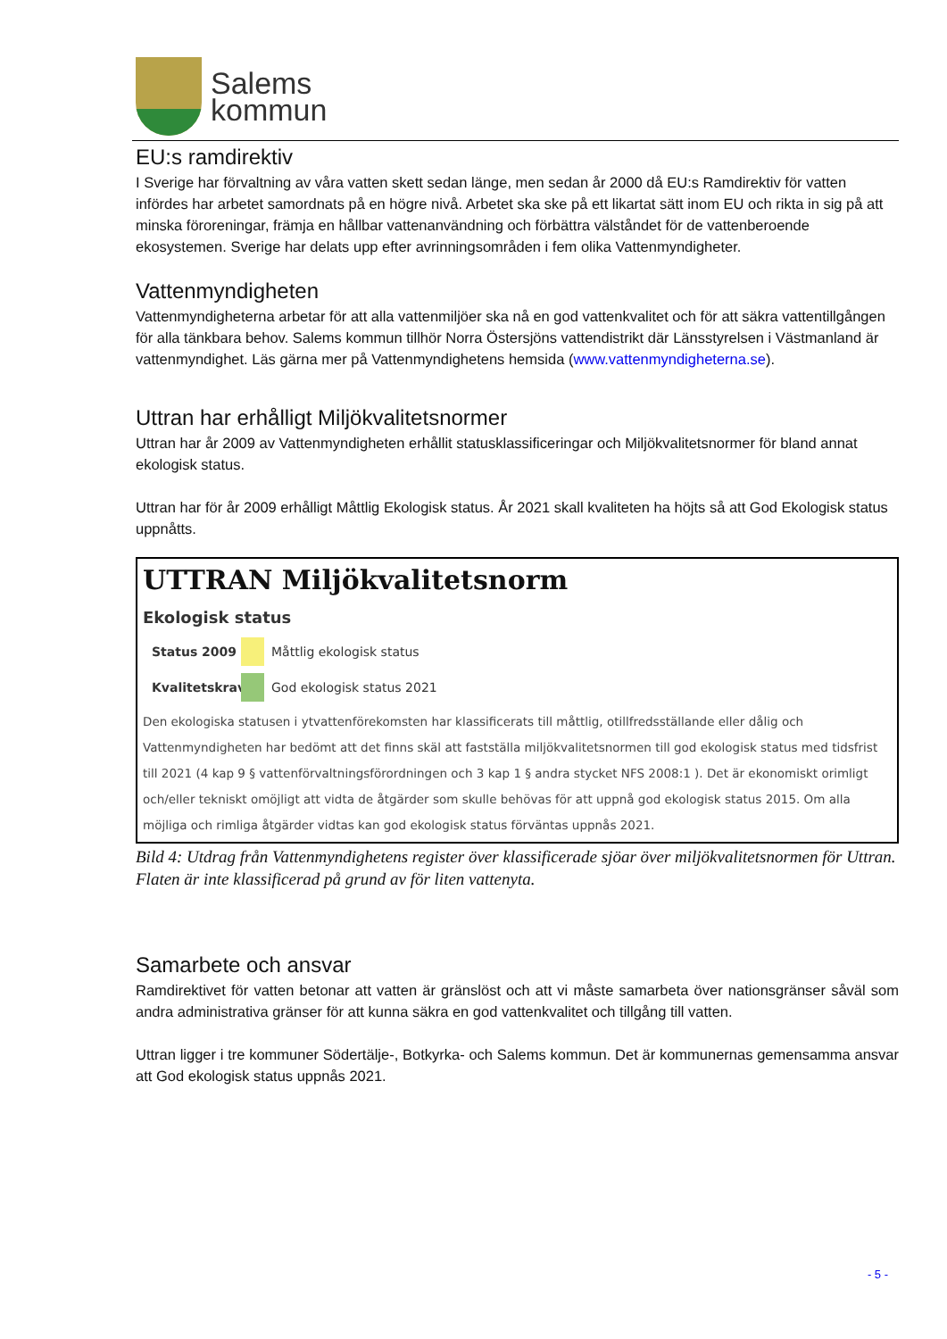Salems
kommun
EU:s ramdirektiv
I Sverige har förvaltning av våra vatten skett sedan länge, men sedan år 2000 då EU:s Ramdirektiv för vatten infördes har arbetet samordnats på en högre nivå. Arbetet ska ske på ett likartat sätt inom EU och rikta in sig på att minska föroreningar, främja en hållbar vattenanvändning och förbättra välståndet för de vattenberoende ekosystemen. Sverige har delats upp efter avrinningsområden i fem olika Vattenmyndigheter.
Vattenmyndigheten
Vattenmyndigheterna arbetar för att alla vattenmiljöer ska nå en god vattenkvalitet och för att säkra vattentillgången för alla tänkbara behov. Salems kommun tillhör Norra Östersjöns vattendistrikt där Länsstyrelsen i Västmanland är vattenmyndighet. Läs gärna mer på Vattenmyndighetens hemsida (www.vattenmyndigheterna.se).
Uttran har erhålligt Miljökvalitetsnormer
Uttran har år 2009 av Vattenmyndigheten erhållit statusklassificeringar och Miljökvalitetsnormer för bland annat ekologisk status.
Uttran har för år 2009 erhålligt Måttlig Ekologisk status. År 2021 skall kvaliteten ha höjts så att God Ekologisk status uppnåtts.
UTTRAN Miljökvalitetsnorm
Ekologisk status
Status 2009
Måttlig ekologisk status
Kvalitetskrav
God ekologisk status 2021
Den ekologiska statusen i ytvattenförekomsten har klassificerats till måttlig, otillfredsställande eller dålig och Vattenmyndigheten har bedömt att det finns skäl att fastställa miljökvalitetsnormen till god ekologisk status med tidsfrist till 2021 (4 kap 9 § vattenförvaltningsförordningen och 3 kap 1 § andra stycket NFS 2008:1 ). Det är ekonomiskt orimligt och/eller tekniskt omöjligt att vidta de åtgärder som skulle behövas för att uppnå god ekologisk status 2015. Om alla möjliga och rimliga åtgärder vidtas kan god ekologisk status förväntas uppnås 2021.
Bild 4: Utdrag från Vattenmyndighetens register över klassificerade sjöar över miljökvalitetsnormen för Uttran. Flaten är inte klassificerad på grund av för liten vattenyta.
Samarbete och ansvar
Ramdirektivet för vatten betonar att vatten är gränslöst och att vi måste samarbeta över nationsgränser såväl som andra administrativa gränser för att kunna säkra en god vattenkvalitet och tillgång till vatten.
Uttran ligger i tre kommuner Södertälje-, Botkyrka- och Salems kommun. Det är kommunernas gemensamma ansvar att God ekologisk status uppnås 2021.
- 5 -